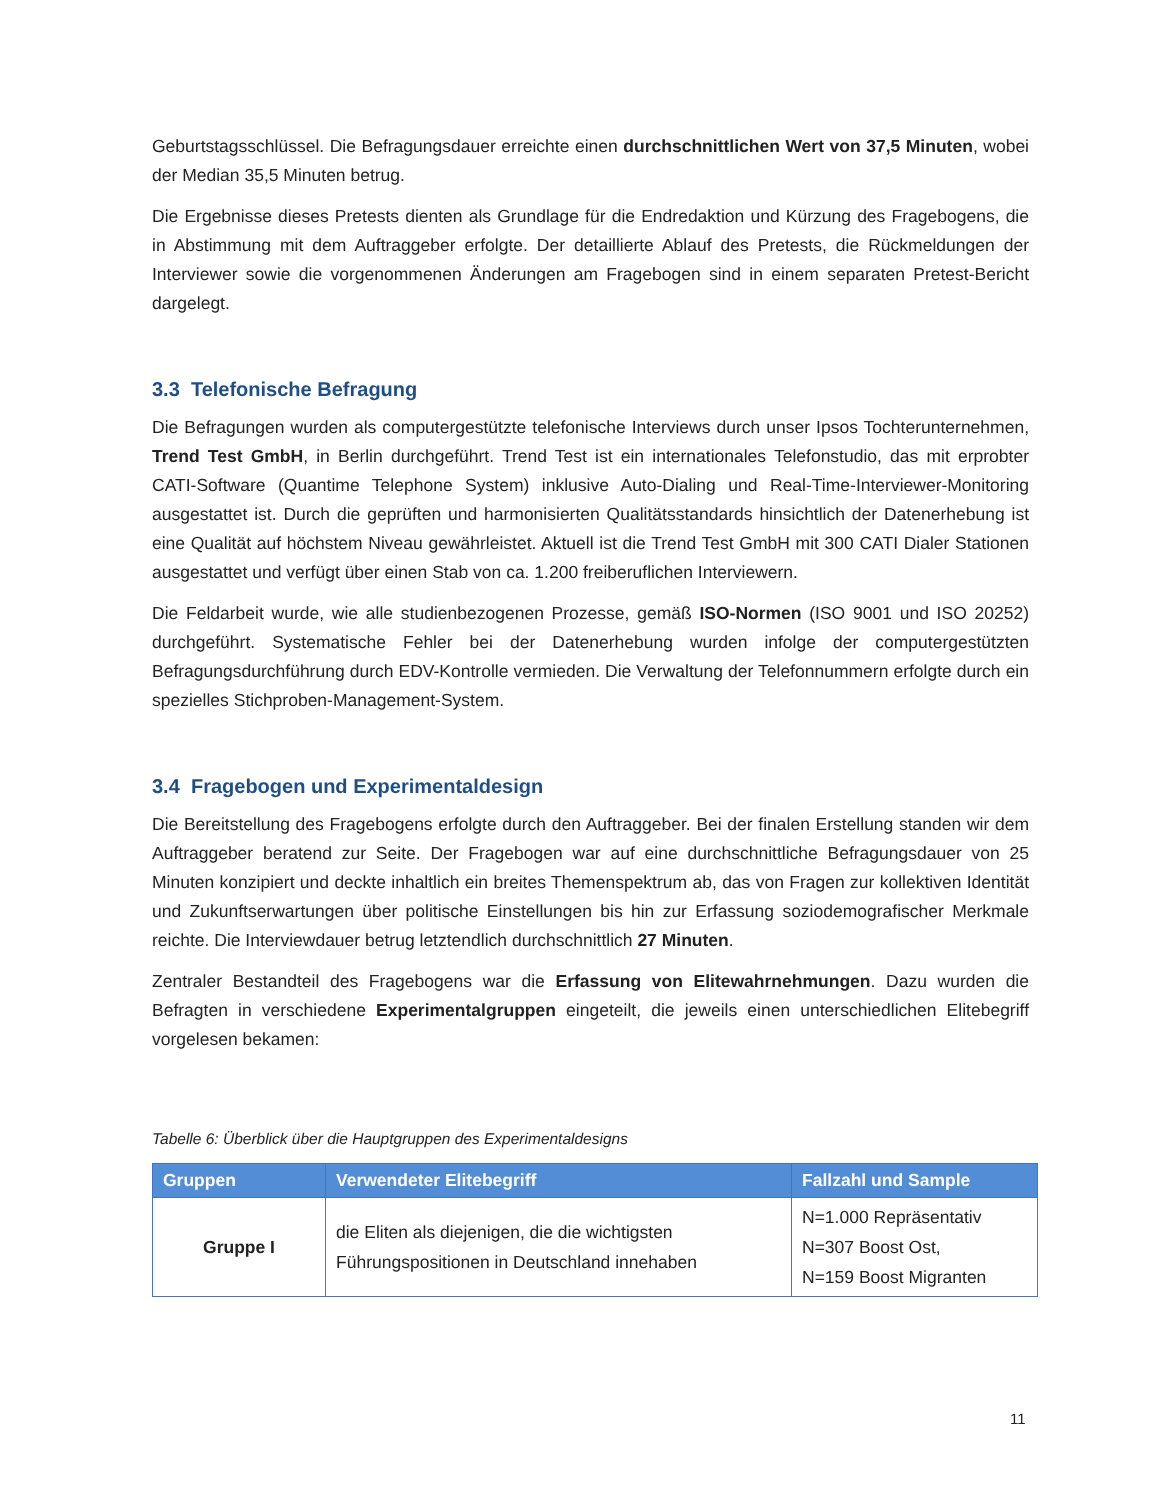Geburtstagsschlüssel. Die Befragungsdauer erreichte einen durchschnittlichen Wert von 37,5 Minuten, wobei der Median 35,5 Minuten betrug.
Die Ergebnisse dieses Pretests dienten als Grundlage für die Endredaktion und Kürzung des Fragebogens, die in Abstimmung mit dem Auftraggeber erfolgte. Der detaillierte Ablauf des Pretests, die Rückmeldungen der Interviewer sowie die vorgenommenen Änderungen am Fragebogen sind in einem separaten Pretest-Bericht dargelegt.
3.3 Telefonische Befragung
Die Befragungen wurden als computergestützte telefonische Interviews durch unser Ipsos Tochterunternehmen, Trend Test GmbH, in Berlin durchgeführt. Trend Test ist ein internationales Telefonstudio, das mit erprobter CATI-Software (Quantime Telephone System) inklusive Auto-Dialing und Real-Time-Interviewer-Monitoring ausgestattet ist. Durch die geprüften und harmonisierten Qualitätsstandards hinsichtlich der Datenerhebung ist eine Qualität auf höchstem Niveau gewährleistet. Aktuell ist die Trend Test GmbH mit 300 CATI Dialer Stationen ausgestattet und verfügt über einen Stab von ca. 1.200 freiberuflichen Interviewern.
Die Feldarbeit wurde, wie alle studienbezogenen Prozesse, gemäß ISO-Normen (ISO 9001 und ISO 20252) durchgeführt. Systematische Fehler bei der Datenerhebung wurden infolge der computergestützten Befragungsdurchführung durch EDV-Kontrolle vermieden. Die Verwaltung der Telefonnummern erfolgte durch ein spezielles Stichproben-Management-System.
3.4 Fragebogen und Experimentaldesign
Die Bereitstellung des Fragebogens erfolgte durch den Auftraggeber. Bei der finalen Erstellung standen wir dem Auftraggeber beratend zur Seite. Der Fragebogen war auf eine durchschnittliche Befragungsdauer von 25 Minuten konzipiert und deckte inhaltlich ein breites Themenspektrum ab, das von Fragen zur kollektiven Identität und Zukunftserwartungen über politische Einstellungen bis hin zur Erfassung soziodemografischer Merkmale reichte. Die Interviewdauer betrug letztendlich durchschnittlich 27 Minuten.
Zentraler Bestandteil des Fragebogens war die Erfassung von Elitewahrnehmungen. Dazu wurden die Befragten in verschiedene Experimentalgruppen eingeteilt, die jeweils einen unterschiedlichen Elitebegriff vorgelesen bekamen:
Tabelle 6: Überblick über die Hauptgruppen des Experimentaldesigns
| Gruppen | Verwendeter Elitebegriff | Fallzahl und Sample |
| --- | --- | --- |
| Gruppe I | die Eliten als diejenigen, die die wichtigsten Führungspositionen in Deutschland innehaben | N=1.000 Repräsentativ N=307 Boost Ost, N=159 Boost Migranten |
11